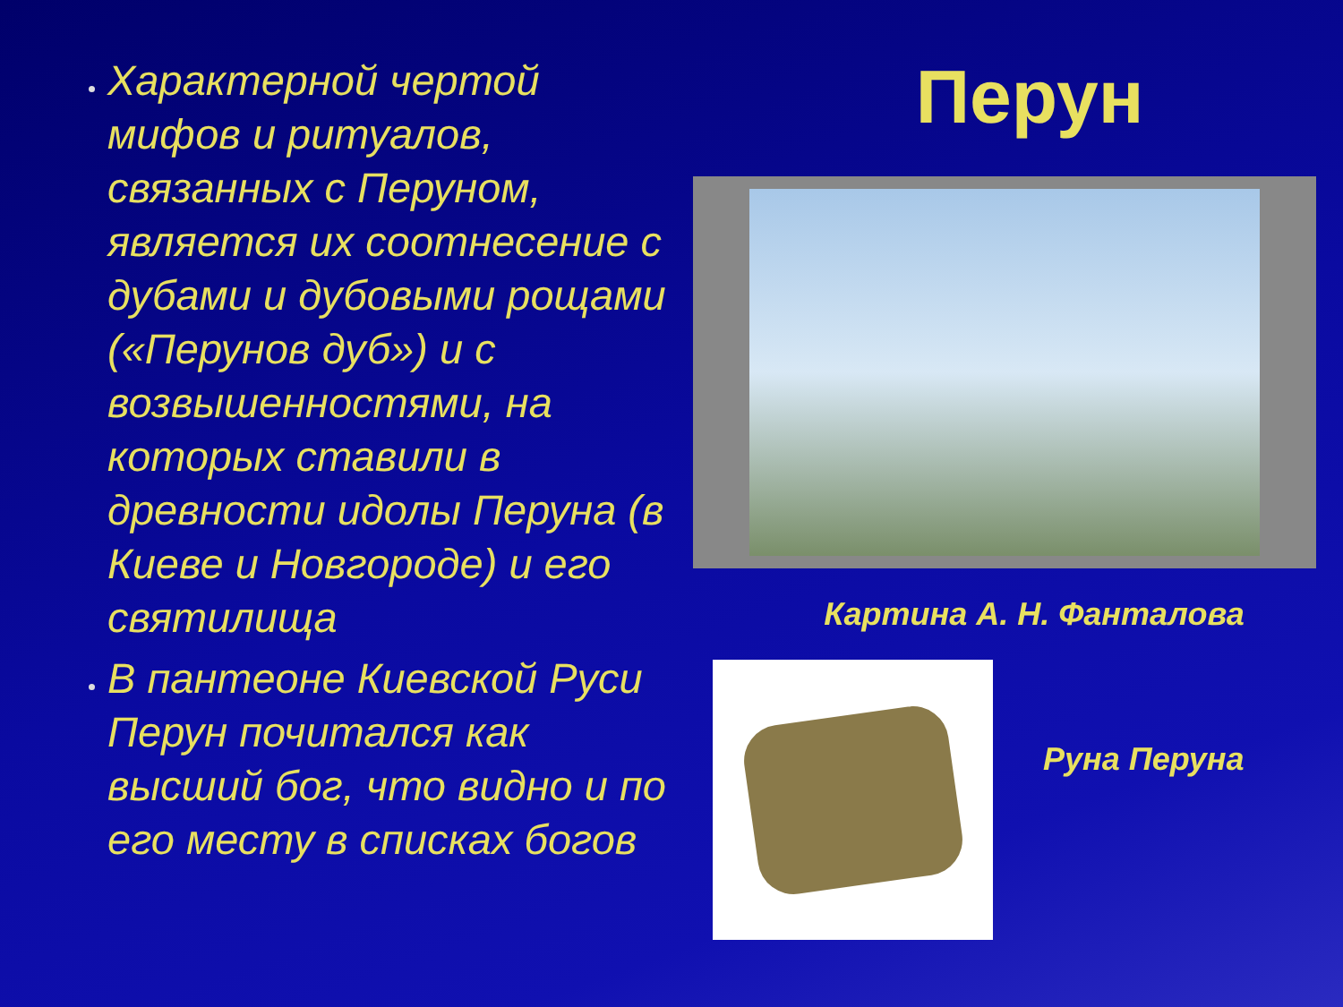Характерной чертой мифов и ритуалов, связанных с Перуном, является их соотнесение с дубами и дубовыми рощами («Перунов дуб») и с возвышенностями, на которых ставили в древности идолы Перуна (в Киеве и Новгороде) и его святилища
В пантеоне Киевской Руси Перун почитался как высший бог, что видно и по его месту в списках богов
Перун
Картина А. Н. Фанталова
Руна Перуна